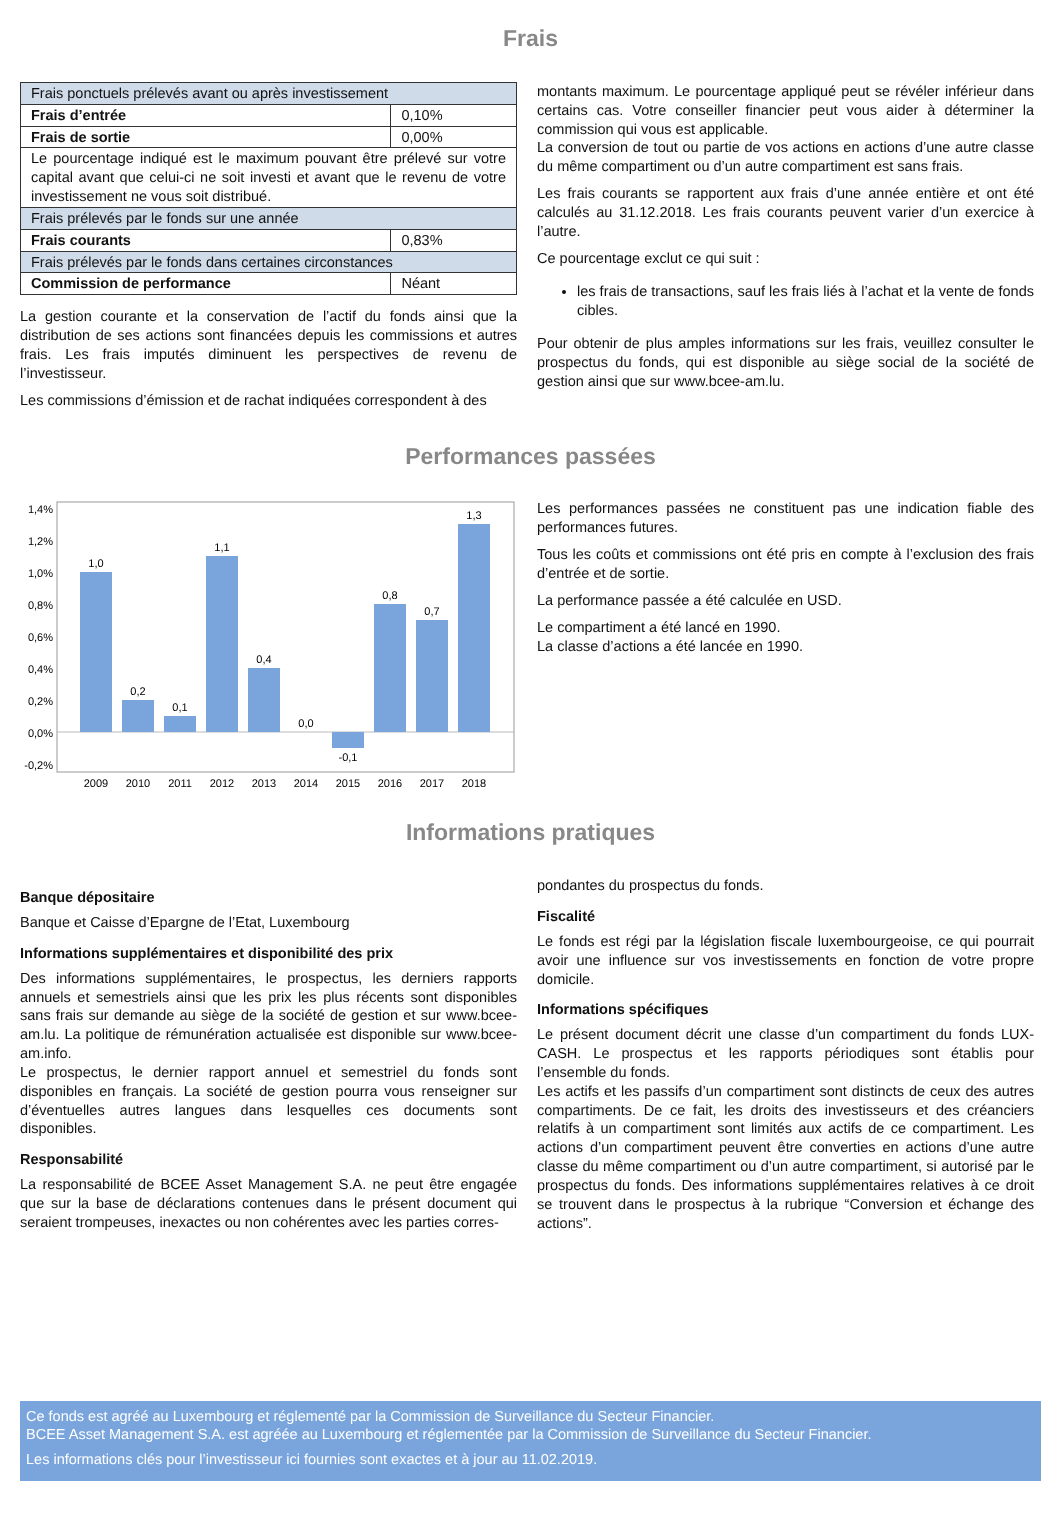Frais
| Frais ponctuels prélevés avant ou après investissement | |
| Frais d’entrée | 0,10% |
| Frais de sortie | 0,00% |
| Le pourcentage indiqué est le maximum pouvant être prélevé sur votre capital avant que celui-ci ne soit investi et avant que le revenu de votre investissement ne vous soit distribué. | |
| Frais prélevés par le fonds sur une année | |
| Frais courants | 0,83% |
| Frais prélevés par le fonds dans certaines circonstances | |
| Commission de performance | Néant |
La gestion courante et la conservation de l’actif du fonds ainsi que la distribution de ses actions sont financées depuis les commissions et autres frais. Les frais imputés diminuent les perspectives de revenu de l’investisseur.
Les commissions d’émission et de rachat indiquées correspondent à des
montants maximum. Le pourcentage appliqué peut se révéler inférieur dans certains cas. Votre conseiller financier peut vous aider à déterminer la commission qui vous est applicable.
La conversion de tout ou partie de vos actions en actions d’une autre classe du même compartiment ou d’un autre compartiment est sans frais.
Les frais courants se rapportent aux frais d’une année entière et ont été calculés au 31.12.2018. Les frais courants peuvent varier d’un exercice à l’autre.
Ce pourcentage exclut ce qui suit :
les frais de transactions, sauf les frais liés à l’achat et la vente de fonds cibles.
Pour obtenir de plus amples informations sur les frais, veuillez consulter le prospectus du fonds, qui est disponible au siège social de la société de gestion ainsi que sur www.bcee-am.lu.
Performances passées
1,4%
1,2%
1,0%
0,8%
0,6%
0,4%
0,2%
0,0%
-0,2%
1,0
0,2
0,1
1,1
0,4
0,0
-0,1
0,8
0,7
1,3
2009
2010
2011
2012
2013
2014
2015
2016
2017
2018
Les performances passées ne constituent pas une indication fiable des performances futures.
Tous les coûts et commissions ont été pris en compte à l’exclusion des frais d’entrée et de sortie.
La performance passée a été calculée en USD.
Le compartiment a été lancé en 1990.
La classe d’actions a été lancée en 1990.
Informations pratiques
Banque dépositaire
Banque et Caisse d’Epargne de l’Etat, Luxembourg
Informations supplémentaires et disponibilité des prix
Des informations supplémentaires, le prospectus, les derniers rapports annuels et semestriels ainsi que les prix les plus récents sont disponibles sans frais sur demande au siège de la société de gestion et sur www.bcee-am.lu. La politique de rémunération actualisée est disponible sur www.bcee-am.info.
Le prospectus, le dernier rapport annuel et semestriel du fonds sont disponibles en français. La société de gestion pourra vous renseigner sur d’éventuelles autres langues dans lesquelles ces documents sont disponibles.
Responsabilité
La responsabilité de BCEE Asset Management S.A. ne peut être engagée que sur la base de déclarations contenues dans le présent document qui seraient trompeuses, inexactes ou non cohérentes avec les parties corres-
pondantes du prospectus du fonds.
Fiscalité
Le fonds est régi par la législation fiscale luxembourgeoise, ce qui pourrait avoir une influence sur vos investissements en fonction de votre propre domicile.
Informations spécifiques
Le présent document décrit une classe d’un compartiment du fonds LUX-CASH. Le prospectus et les rapports périodiques sont établis pour l’ensemble du fonds.
Les actifs et les passifs d’un compartiment sont distincts de ceux des autres compartiments. De ce fait, les droits des investisseurs et des créanciers relatifs à un compartiment sont limités aux actifs de ce compartiment. Les actions d’un compartiment peuvent être converties en actions d’une autre classe du même compartiment ou d’un autre compartiment, si autorisé par le prospectus du fonds. Des informations supplémentaires relatives à ce droit se trouvent dans le prospectus à la rubrique “Conversion et échange des actions”.
Ce fonds est agréé au Luxembourg et réglementé par la Commission de Surveillance du Secteur Financier.
BCEE Asset Management S.A. est agréée au Luxembourg et réglementée par la Commission de Surveillance du Secteur Financier.
Les informations clés pour l’investisseur ici fournies sont exactes et à jour au 11.02.2019.